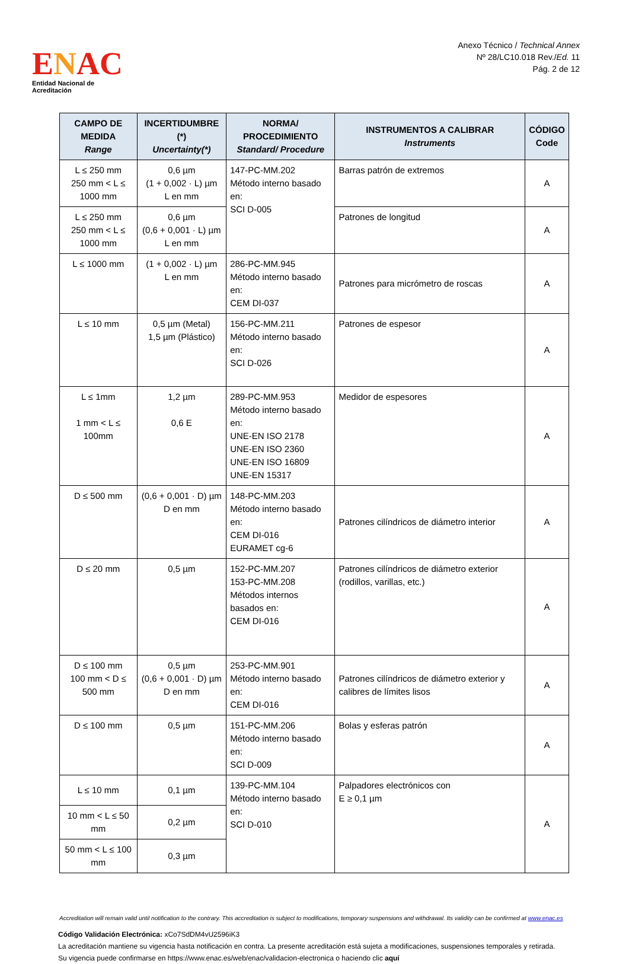ENAC
Entidad Nacional de Acreditación
Anexo Técnico / Technical Annex
Nº 28/LC10.018 Rev./Ed. 11
Pág. 2 de 12
| CAMPO DE MEDIDA Range | INCERTIDUMBRE (*) Uncertainty(*) | NORMA/ PROCEDIMIENTO Standard/ Procedure | INSTRUMENTOS A CALIBRAR Instruments | CÓDIGO Code |
| --- | --- | --- | --- | --- |
| L ≤ 250 mm 250 mm < L ≤ 1000 mm | 0,6 µm (1 + 0,002 · L) µm L en mm | 147-PC-MM.202 Método interno basado en: SCI D-005 | Barras patrón de extremos | A |
| L ≤ 250 mm 250 mm < L ≤ 1000 mm | 0,6 µm (0,6 + 0,001 · L) µm L en mm | | Patrones de longitud | A |
| L ≤ 1000 mm | (1 + 0,002 · L) µm L en mm | 286-PC-MM.945 Método interno basado en: CEM DI-037 | Patrones para micrómetro de roscas | A |
| L ≤ 10 mm | 0,5 µm (Metal) 1,5 µm (Plástico) | 156-PC-MM.211 Método interno basado en: SCI D-026 | Patrones de espesor | A |
| L ≤ 1mm 1 mm < L ≤ 100mm | 1,2 µm 0,6 E | 289-PC-MM.953 Método interno basado en: UNE-EN ISO 2178 UNE-EN ISO 2360 UNE-EN ISO 16809 UNE-EN 15317 | Medidor de espesores | A |
| D ≤ 500 mm | (0,6 + 0,001 · D) µm D en mm | 148-PC-MM.203 Método interno basado en: CEM DI-016 EURAMET cg-6 | Patrones cilíndricos de diámetro interior | A |
| D ≤ 20 mm | 0,5 µm | 152-PC-MM.207 153-PC-MM.208 Métodos internos basados en: CEM DI-016 | Patrones cilíndricos de diámetro exterior (rodillos, varillas, etc.) | A |
| D ≤ 100 mm 100 mm < D ≤ 500 mm | 0,5 µm (0,6 + 0,001 · D) µm D en mm | 253-PC-MM.901 Método interno basado en: CEM DI-016 | Patrones cilíndricos de diámetro exterior y calibres de límites lisos | A |
| D ≤ 100 mm | 0,5 µm | 151-PC-MM.206 Método interno basado en: SCI D-009 | Bolas y esferas patrón | A |
| L ≤ 10 mm | 0,1 µm | 139-PC-MM.104 Método interno basado en: SCI D-010 | Palpadores electrónicos con E ≥ 0,1 µm | A |
| 10 mm < L ≤ 50 mm | 0,2 µm | | | |
| 50 mm < L ≤ 100 mm | 0,3 µm | | | |
Accreditation will remain valid until notification to the contrary. This accreditation is subject to modifications, temporary suspensions and withdrawal. Its validity can be confirmed at www.enac.es
Código Validación Electrónica: xCo7SdDM4vU2596iK3
La acreditación mantiene su vigencia hasta notificación en contra. La presente acreditación está sujeta a modificaciones, suspensiones temporales y retirada.
Su vigencia puede confirmarse en https://www.enac.es/web/enac/validacion-electronica o haciendo clic aquí